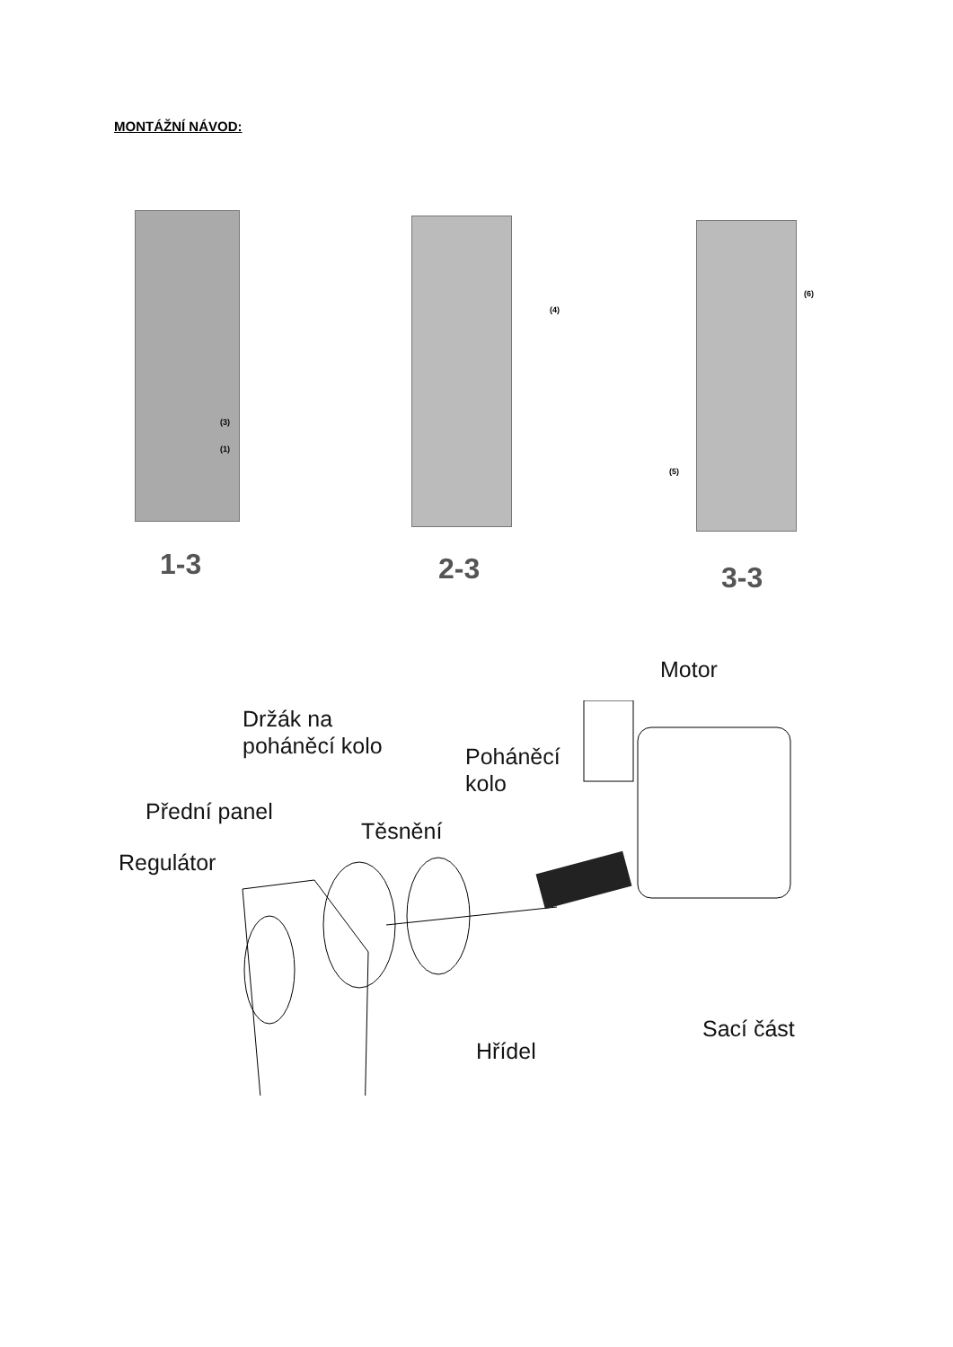MONTÁŽNÍ NÁVOD:
(3)
(1)
(4)
(6)
(5)
1-3 2-3 3-3
Motor
Držák na
poháněcí kolo
Poháněcí
kolo
Přední panel
Těsnění
Regulátor
Hřídel
Sací část